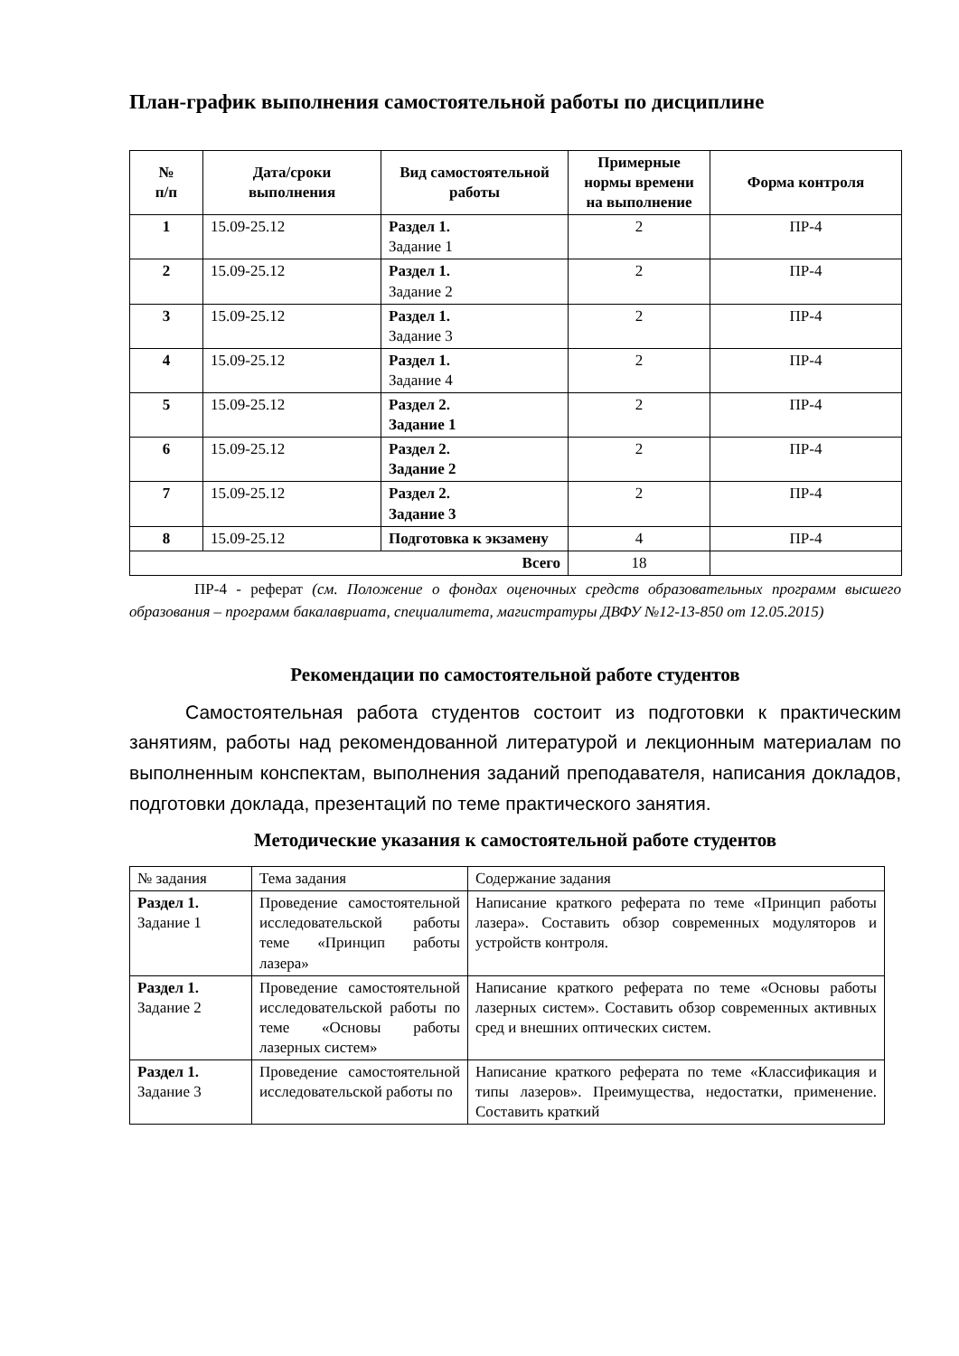План-график выполнения самостоятельной работы по дисциплине
| № п/п | Дата/сроки выполнения | Вид самостоятельной работы | Примерные нормы времени на выполнение | Форма контроля |
| --- | --- | --- | --- | --- |
| 1 | 15.09-25.12 | Раздел 1. Задание 1 | 2 | ПР-4 |
| 2 | 15.09-25.12 | Раздел 1. Задание 2 | 2 | ПР-4 |
| 3 | 15.09-25.12 | Раздел 1. Задание 3 | 2 | ПР-4 |
| 4 | 15.09-25.12 | Раздел 1. Задание 4 | 2 | ПР-4 |
| 5 | 15.09-25.12 | Раздел 2. Задание 1 | 2 | ПР-4 |
| 6 | 15.09-25.12 | Раздел 2. Задание 2 | 2 | ПР-4 |
| 7 | 15.09-25.12 | Раздел 2. Задание 3 | 2 | ПР-4 |
| 8 | 15.09-25.12 | Подготовка к экзамену | 4 | ПР-4 |
| Всего | | | 18 | |
ПР-4 - реферат (см. Положение о фондах оценочных средств образовательных программ высшего образования – программ бакалавриата, специалитета, магистратуры ДВФУ №12-13-850 от 12.05.2015)
Рекомендации по самостоятельной работе студентов
Самостоятельная работа студентов состоит из подготовки к практическим занятиям, работы над рекомендованной литературой и лекционным материалам по выполненным конспектам, выполнения заданий преподавателя, написания докладов, подготовки доклада, презентаций по теме практического занятия.
Методические указания к самостоятельной работе студентов
| № задания | Тема задания | Содержание задания |
| Раздел 1. Задание 1 | Проведение самостоятельной исследовательской работы теме «Принцип работы лазера» | Написание краткого реферата по теме «Принцип работы лазера». Составить обзор современных модуляторов и устройств контроля. |
| Раздел 1. Задание 2 | Проведение самостоятельной исследовательской работы по теме «Основы работы лазерных систем» | Написание краткого реферата по теме «Основы работы лазерных систем». Составить обзор современных активных сред и внешних оптических систем. |
| Раздел 1. Задание 3 | Проведение самостоятельной исследовательской работы по | Написание краткого реферата по теме «Классификация и типы лазеров». Преимущества, недостатки, применение. Составить краткий |